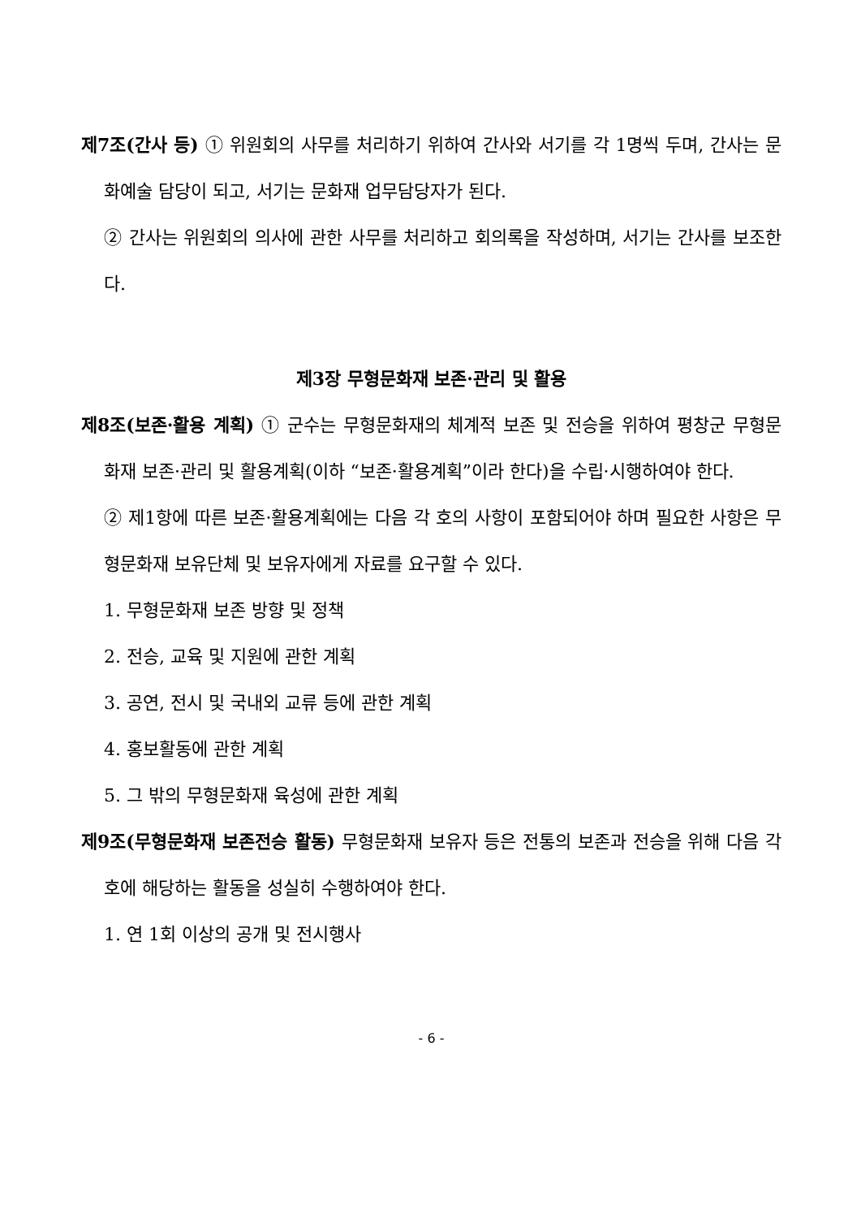제7조(간사 등) ① 위원회의 사무를 처리하기 위하여 간사와 서기를 각 1명씩 두며, 간사는 문화예술 담당이 되고, 서기는 문화재 업무담당자가 된다.
② 간사는 위원회의 의사에 관한 사무를 처리하고 회의록을 작성하며, 서기는 간사를 보조한다.
제3장 무형문화재 보존·관리 및 활용
제8조(보존·활용 계획) ① 군수는 무형문화재의 체계적 보존 및 전승을 위하여 평창군 무형문화재 보존·관리 및 활용계획(이하 “보존·활용계획”이라 한다)을 수립·시행하여야 한다.
② 제1항에 따른 보존·활용계획에는 다음 각 호의 사항이 포함되어야 하며 필요한 사항은 무형문화재 보유단체 및 보유자에게 자료를 요구할 수 있다.
1. 무형문화재 보존 방향 및 정책
2. 전승, 교육 및 지원에 관한 계획
3. 공연, 전시 및 국내외 교류 등에 관한 계획
4. 홍보활동에 관한 계획
5. 그 밖의 무형문화재 육성에 관한 계획
제9조(무형문화재 보존전승 활동) 무형문화재 보유자 등은 전통의 보존과 전승을 위해 다음 각 호에 해당하는 활동을 성실히 수행하여야 한다.
1. 연 1회 이상의 공개 및 전시행사
- 6 -